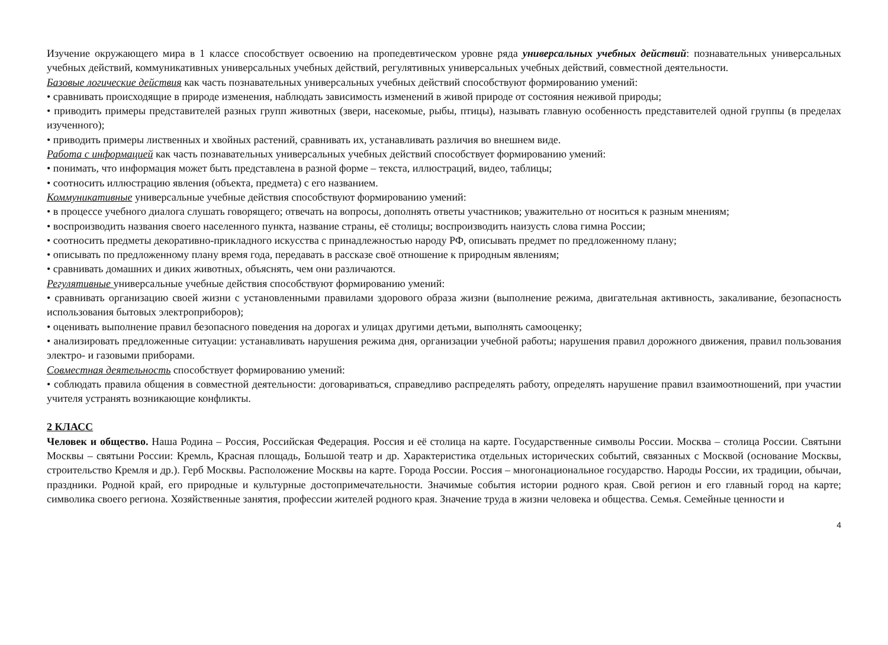Изучение окружающего мира в 1 классе способствует освоению на пропедевтическом уровне ряда универсальных учебных действий: познавательных универсальных учебных действий, коммуникативных универсальных учебных действий, регулятивных универсальных учебных действий, совместной деятельности.
Базовые логические действия как часть познавательных универсальных учебных действий способствуют формированию умений:
• сравнивать происходящие в природе изменения, наблюдать зависимость изменений в живой природе от состояния неживой природы;
• приводить примеры представителей разных групп животных (звери, насекомые, рыбы, птицы), называть главную особенность представителей одной группы (в пределах изученного);
• приводить примеры лиственных и хвойных растений, сравнивать их, устанавливать различия во внешнем виде.
Работа с информацией как часть познавательных универсальных учебных действий способствует формированию умений:
• понимать, что информация может быть представлена в разной форме – текста, иллюстраций, видео, таблицы;
• соотносить иллюстрацию явления (объекта, предмета) с его названием.
Коммуникативные универсальные учебные действия способствуют формированию умений:
• в процессе учебного диалога слушать говорящего; отвечать на вопросы, дополнять ответы участников; уважительно от носиться к разным мнениям;
• воспроизводить названия своего населенного пункта, название страны, её столицы; воспроизводить наизусть слова гимна России;
• соотносить предметы декоративно-прикладного искусства с принадлежностью народу РФ, описывать предмет по предложенному плану;
• описывать по предложенному плану время года, передавать в рассказе своё отношение к природным явлениям;
• сравнивать домашних и диких животных, объяснять, чем они различаются.
Регулятивные универсальные учебные действия способствуют формированию умений:
• сравнивать организацию своей жизни с установленными правилами здорового образа жизни (выполнение режима, двигательная активность, закаливание, безопасность использования бытовых электроприборов);
• оценивать выполнение правил безопасного поведения на дорогах и улицах другими детьми, выполнять самооценку;
• анализировать предложенные ситуации: устанавливать нарушения режима дня, организации учебной работы; нарушения правил дорожного движения, правил пользования электро- и газовыми приборами.
Совместная деятельность способствует формированию умений:
• соблюдать правила общения в совместной деятельности: договариваться, справедливо распределять работу, определять нарушение правил взаимоотношений, при участии учителя устранять возникающие конфликты.
2 КЛАСС
Человек и общество. Наша Родина – Россия, Российская Федерация. Россия и её столица на карте. Государственные символы России. Москва – столица России. Святыни Москвы – святыни России: Кремль, Красная площадь, Большой театр и др. Характеристика отдельных исторических событий, связанных с Москвой (основание Москвы, строительство Кремля и др.). Герб Москвы. Расположение Москвы на карте. Города России. Россия – многонациональное государство. Народы России, их традиции, обычаи, праздники. Родной край, его природные и культурные достопримечательности. Значимые события истории родного края. Свой регион и его главный город на карте; символика своего региона. Хозяйственные занятия, профессии жителей родного края. Значение труда в жизни человека и общества. Семья. Семейные ценности и
4